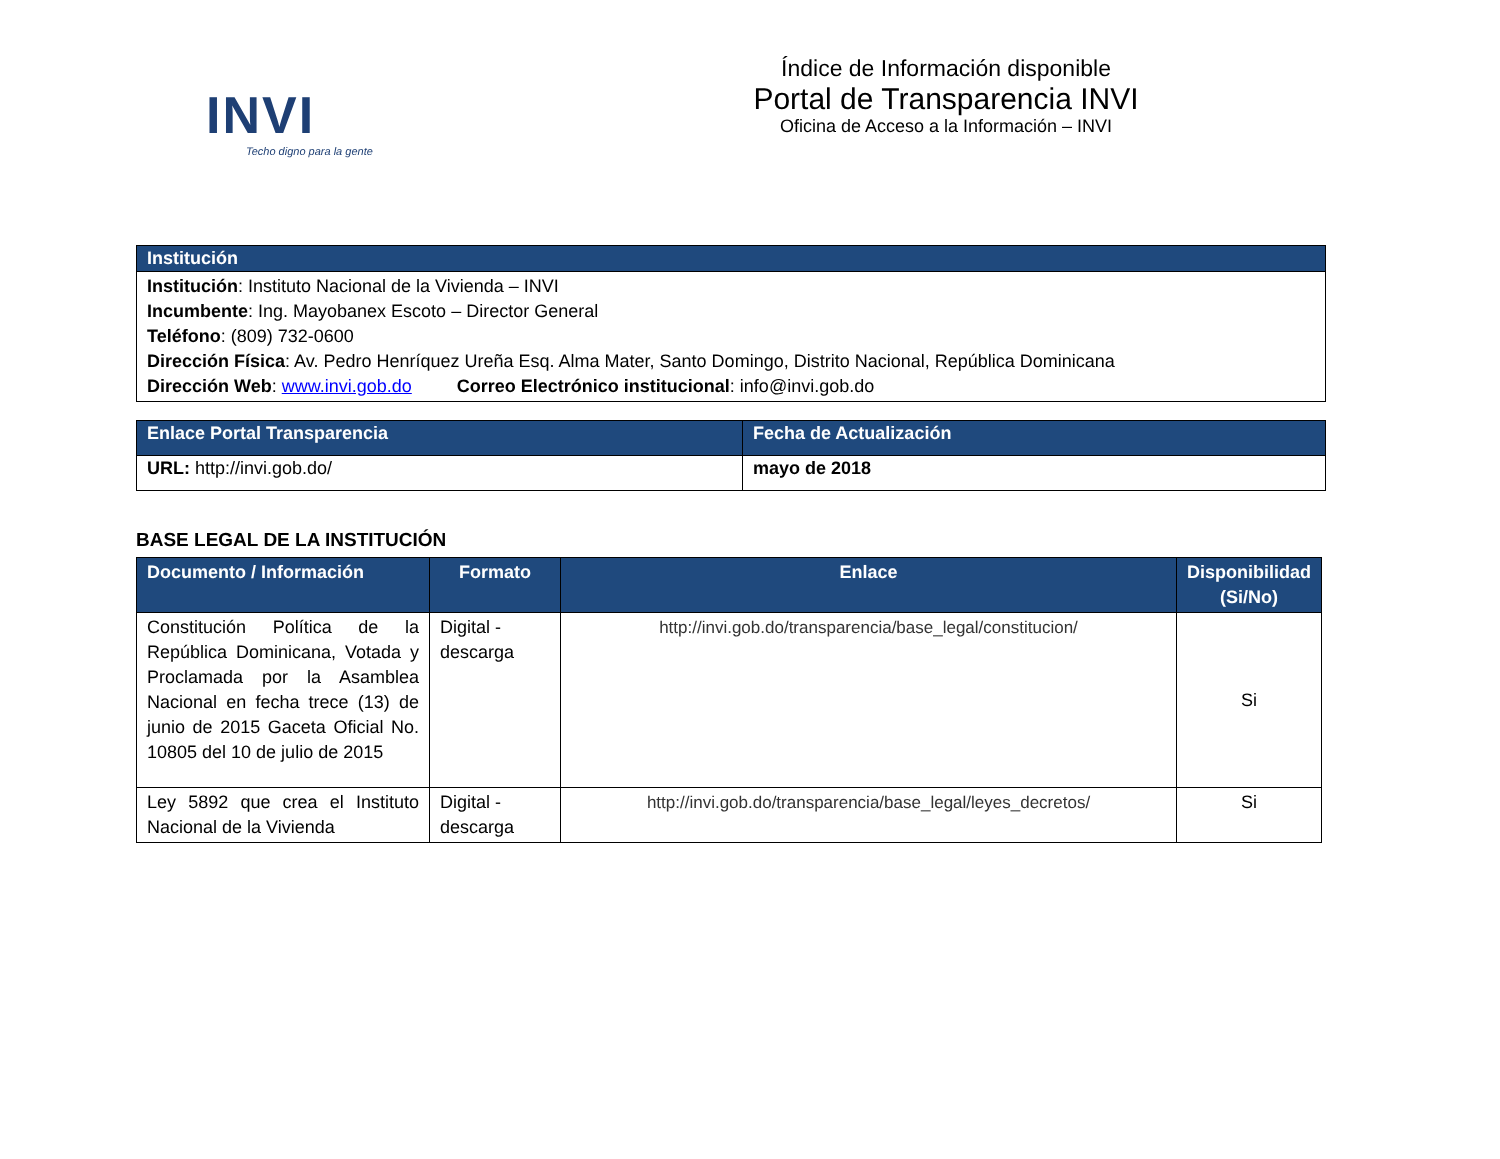INVI
Techo digno para la gente
Índice de Información disponible
Portal de Transparencia INVI
Oficina de Acceso a la Información – INVI
| Institución |
| --- |
| Institución : Instituto Nacional de la Vivienda – INVI Incumbente : Ing. Mayobanex Escoto – Director General Teléfono : (809) 732-0600 Dirección Física : Av. Pedro Henríquez Ureña Esq. Alma Mater, Santo Domingo, Distrito Nacional, República Dominicana Dirección Web : www.invi.gob.do Correo Electrónico institucional : info@invi.gob.do |
| Enlace Portal Transparencia | Fecha de Actualización |
| --- | --- |
| URL: http://invi.gob.do/ | mayo de 2018 |
BASE LEGAL DE LA INSTITUCIÓN
| Documento / Información | Formato | Enlace | Disponibilidad (Si/No) |
| --- | --- | --- | --- |
| Constitución Política de la República Dominicana, Votada y Proclamada por la Asamblea Nacional en fecha trece (13) de junio de 2015 Gaceta Oficial No. 10805 del 10 de julio de 2015 | Digital - descarga | http://invi.gob.do/transparencia/base_legal/constitucion/ | Si |
| Ley 5892 que crea el Instituto Nacional de la Vivienda | Digital - descarga | http://invi.gob.do/transparencia/base_legal/leyes_decretos/ | Si |